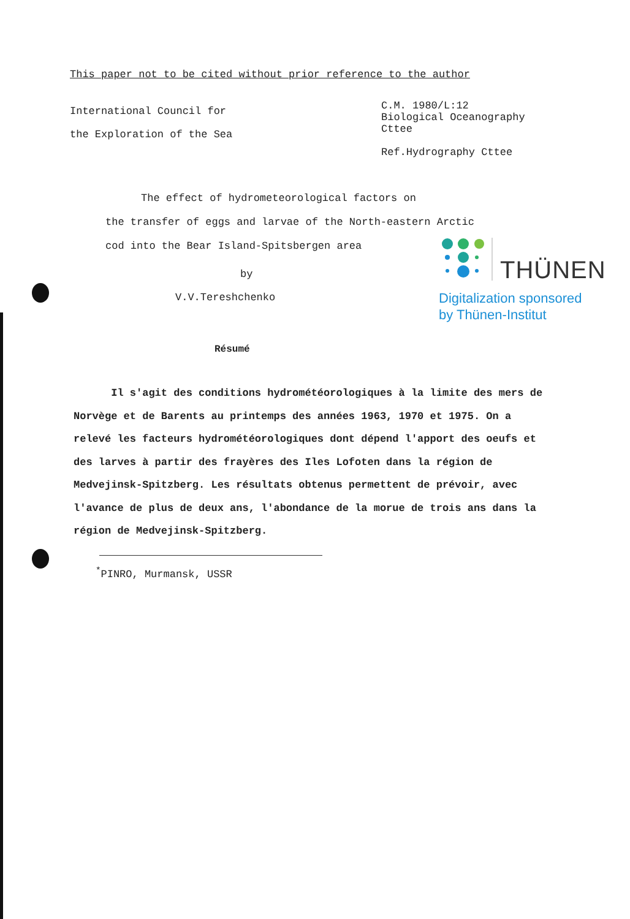This paper not to be cited without prior reference to the author
International Council for
the Exploration of the Sea
C.M. 1980/L:12
Biological Oceanography
Cttee
Ref.Hydrography Cttee
The effect of hydrometeorological factors on
the transfer of eggs and larvae of the North-eastern Arctic
cod into the Bear Island-Spitsbergen area
by
V.V.Tereshchenko
THÜNEN
Digitalization sponsored
by Thünen-Institut
Résumé
Il s'agit des conditions hydrométéorologiques à la limite des mers de Norvège et de Barents au printemps des années 1963, 1970 et 1975. On a relevé les facteurs hydrométéorologiques dont dépend l'apport des oeufs et des larves à partir des frayères des Iles Lofoten dans la région de Medvejinsk-Spitzberg. Les résultats obtenus permettent de prévoir, avec l'avance de plus de deux ans, l'abondance de la morue de trois ans dans la région de Medvejinsk-Spitzberg.
<sup>*</sup> PINRO, Murmansk, USSR